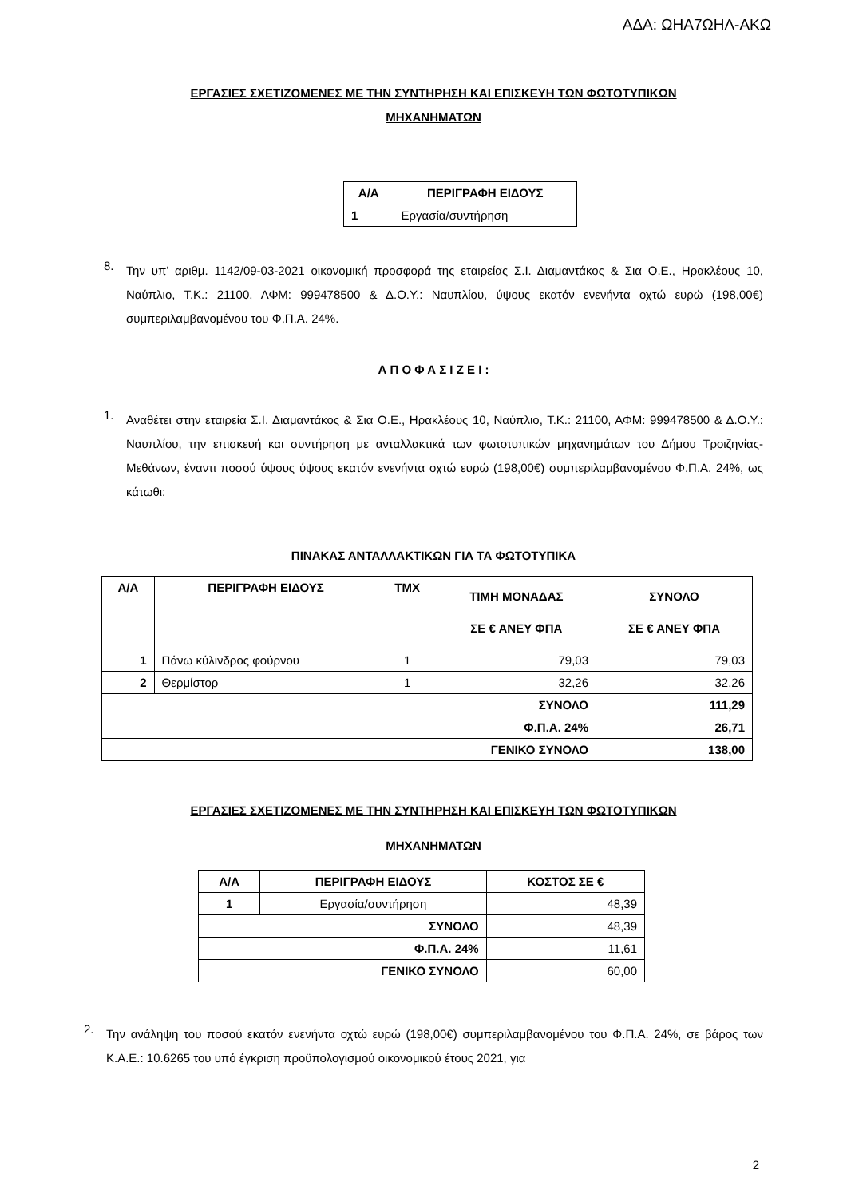ΑΔΑ: ΩΗΑ7ΩΗΛ-ΑΚΩ
ΕΡΓΑΣΙΕΣ ΣΧΕΤΙΖΟΜΕΝΕΣ ΜΕ ΤΗΝ ΣΥΝΤΗΡΗΣΗ ΚΑΙ ΕΠΙΣΚΕΥΗ ΤΩΝ ΦΩΤΟΤΥΠΙΚΩΝ
ΜΗΧΑΝΗΜΑΤΩΝ
| Α/Α | ΠΕΡΙΓΡΑΦΗ ΕΙΔΟΥΣ |
| --- | --- |
| 1 | Εργασία/συντήρηση |
8.
Την υπ’ αριθμ. 1142/09-03-2021 οικονομική προσφορά της εταιρείας Σ.Ι. Διαμαντάκος & Σια Ο.Ε., Ηρακλέους 10, Ναύπλιο, Τ.Κ.: 21100, ΑΦΜ: 999478500 & Δ.Ο.Υ.: Ναυπλίου, ύψους εκατόν ενενήντα οχτώ ευρώ (198,00€) συμπεριλαμβανομένου του Φ.Π.Α. 24%.
Α Π Ο Φ Α Σ Ι Ζ Ε Ι :
1.
Αναθέτει στην εταιρεία Σ.Ι. Διαμαντάκος & Σια Ο.Ε., Ηρακλέους 10, Ναύπλιο, Τ.Κ.: 21100, ΑΦΜ: 999478500 & Δ.Ο.Υ.: Ναυπλίου, την επισκευή και συντήρηση με ανταλλακτικά των φωτοτυπικών μηχανημάτων του Δήμου Τροιζηνίας-Μεθάνων, έναντι ποσού ύψους ύψους εκατόν ενενήντα οχτώ ευρώ (198,00€) συμπεριλαμβανομένου Φ.Π.Α. 24%, ως κάτωθι:
ΠΙΝΑΚΑΣ ΑΝΤΑΛΛΑΚΤΙΚΩΝ ΓΙΑ ΤΑ ΦΩΤΟΤΥΠΙΚΑ
| Α/Α | ΠΕΡΙΓΡΑΦΗ ΕΙΔΟΥΣ | ΤΜΧ | ΤΙΜΗ ΜΟΝΑΔΑΣ ΣΕ € ΑΝΕΥ ΦΠΑ | ΣΥΝΟΛΟ ΣΕ € ΑΝΕΥ ΦΠΑ |
| --- | --- | --- | --- | --- |
| 1 | Πάνω κύλινδρος φούρνου | 1 | 79,03 | 79,03 |
| 2 | Θερμίστορ | 1 | 32,26 | 32,26 |
| ΣΥΝΟΛΟ | | | | 111,29 |
| Φ.Π.Α. 24% | | | | 26,71 |
| ΓΕΝΙΚΟ ΣΥΝΟΛΟ | | | | 138,00 |
ΕΡΓΑΣΙΕΣ ΣΧΕΤΙΖΟΜΕΝΕΣ ΜΕ ΤΗΝ ΣΥΝΤΗΡΗΣΗ ΚΑΙ ΕΠΙΣΚΕΥΗ ΤΩΝ ΦΩΤΟΤΥΠΙΚΩΝ
ΜΗΧΑΝΗΜΑΤΩΝ
| Α/Α | ΠΕΡΙΓΡΑΦΗ ΕΙΔΟΥΣ | ΚΟΣΤΟΣ ΣΕ € |
| --- | --- | --- |
| 1 | Εργασία/συντήρηση | 48,39 |
| ΣΥΝΟΛΟ | | 48,39 |
| Φ.Π.Α. 24% | | 11,61 |
| ΓΕΝΙΚΟ ΣΥΝΟΛΟ | | 60,00 |
2.
Την ανάληψη του ποσού εκατόν ενενήντα οχτώ ευρώ (198,00€) συμπεριλαμβανομένου του Φ.Π.Α. 24%, σε βάρος των Κ.Α.Ε.: 10.6265 του υπό έγκριση προϋπολογισμού οικονομικού έτους 2021, για
2